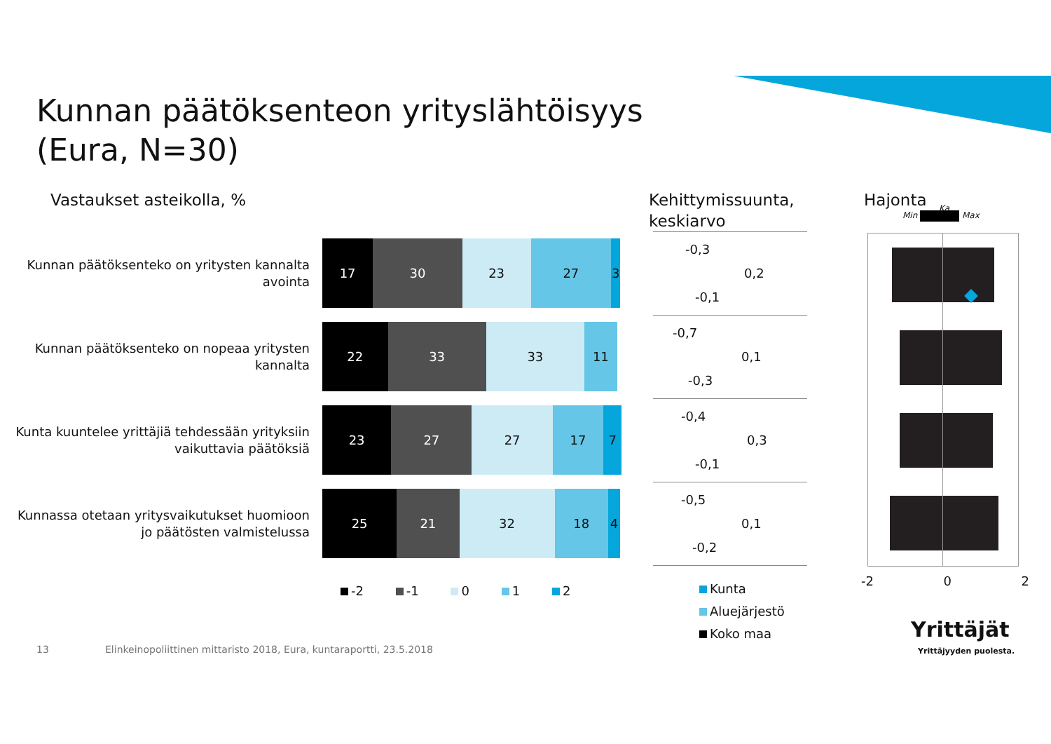Kunnan päätöksenteon yrityslähtöisyys
(Eura, N=30)
Vastaukset asteikolla, %
Kehittymissuunta,
keskiarvo
Hajonta
Min Max
Ka
Kunnan päätöksenteko on yritysten kannalta avointa
17 30 23 27 3
Kunnan päätöksenteko on nopeaa yritysten kannalta
22 33 33 11
Kunta kuuntelee yrittäjiä tehdessään yrityksiin vaikuttavia päätöksiä
23 27 27 17 7
Kunnassa otetaan yritysvaikutukset huomioon jo päätösten valmistelussa
25 21 32 18 4
-2 -1 0 1 2
-0,3
0,2
-0,1
-0,7
0,1
-0,3
-0,4
0,3
-0,1
-0,5
0,1
-0,2
Kunta
Aluejärjestö
Koko maa
-2 0 2
Yrittäjät
Yrittäjyyden puolesta.
13
Elinkeinopoliittinen mittaristo 2018, Eura, kuntaraportti, 23.5.2018